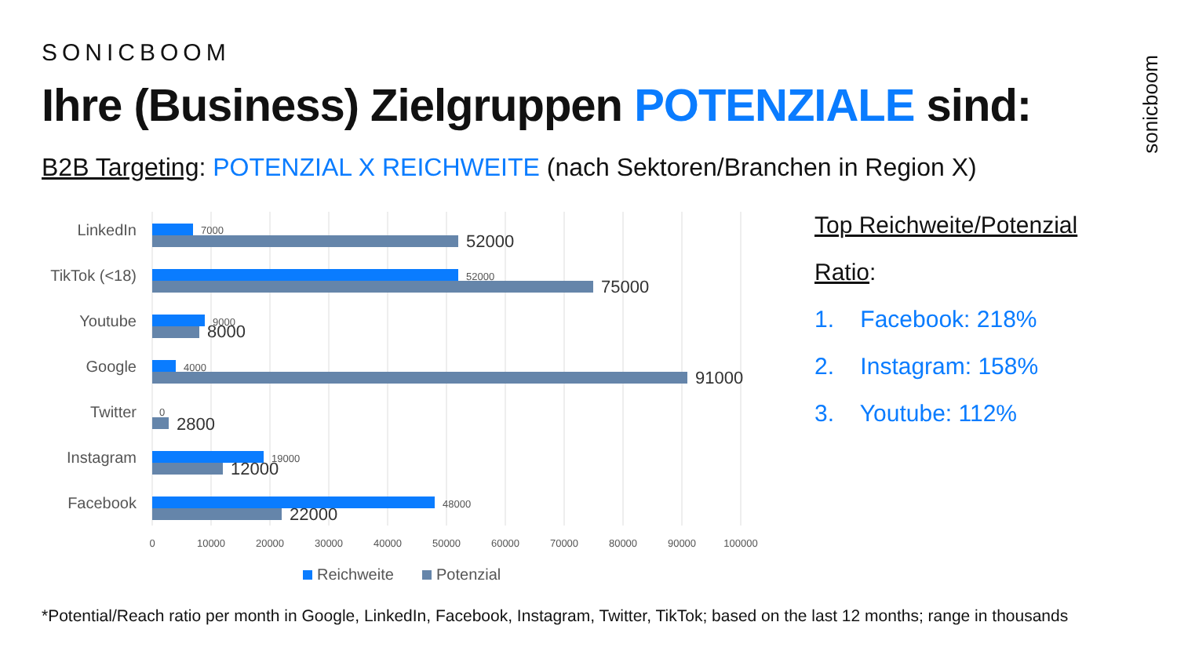SONICBOOM
sonicboom
Ihre (Business) Zielgruppen POTENZIALE sind:
B2B Targeting: POTENZIAL X REICHWEITE (nach Sektoren/Branchen in Region X)
LinkedIn
TikTok (<18)
Youtube
Google
Twitter
Instagram
Facebook
7000
52000
9000
4000
0
19000
48000
52000
75000
8000
91000
2800
12000
22000
0
10000
20000
30000
40000
50000
60000
70000
80000
90000
100000
Reichweite
Potenzial
Top Reichweite/Potenzial
Ratio:
1. Facebook: 218%
2. Instagram: 158%
3. Youtube: 112%
*Potential/Reach ratio per month in Google, LinkedIn, Facebook, Instagram, Twitter, TikTok; based on the last 12 months; range in thousands